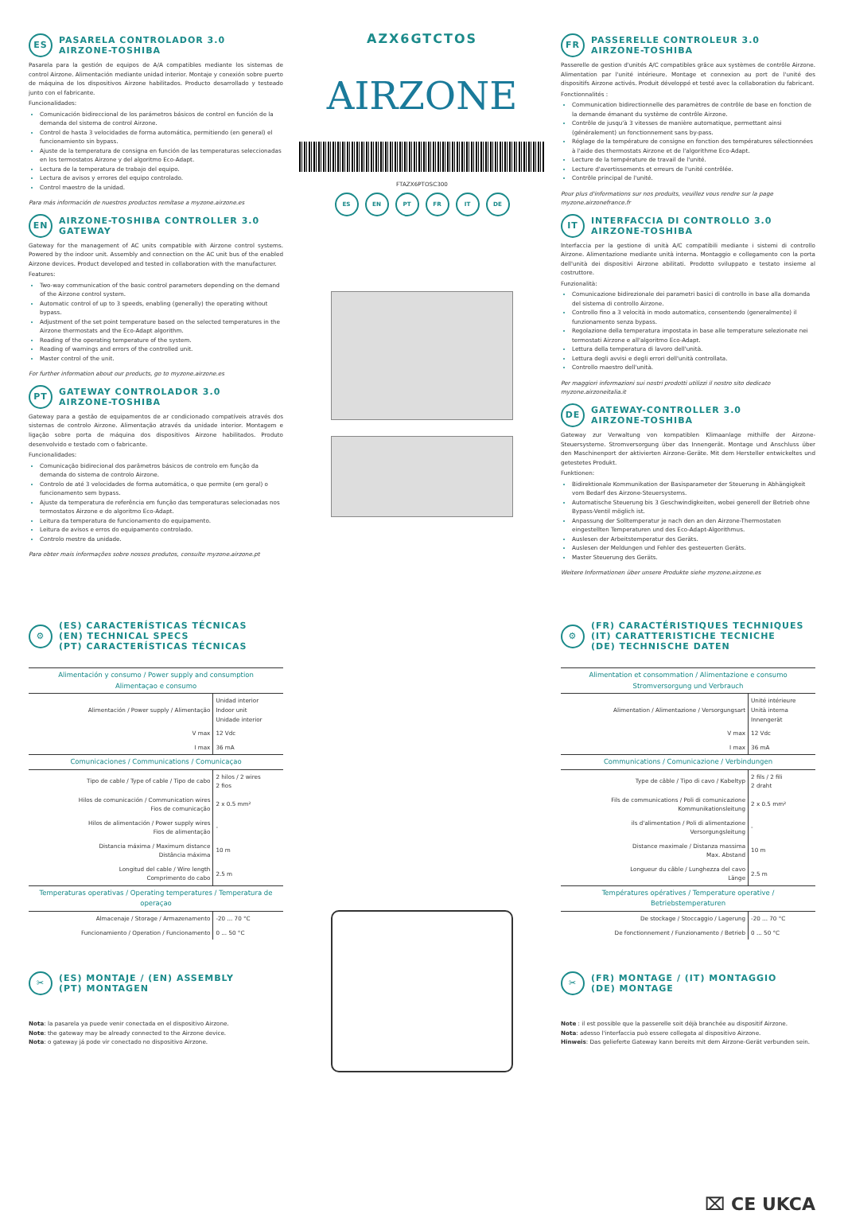ES PASARELA CONTROLADOR 3.0
AIRZONE-TOSHIBA
Pasarela para la gestión de equipos de A/A compatibles mediante los sistemas de control Airzone. Alimentación mediante unidad interior. Montaje y conexión sobre puerto de máquina de los dispositivos Airzone habilitados. Producto desarrollado y testeado junto con el fabricante.
Funcionalidades:
Comunicación bidireccional de los parámetros básicos de control en función de la demanda del sistema de control Airzone.
Control de hasta 3 velocidades de forma automática, permitiendo (en general) el funcionamiento sin bypass.
Ajuste de la temperatura de consigna en función de las temperaturas seleccionadas en los termostatos Airzone y del algoritmo Eco-Adapt.
Lectura de la temperatura de trabajo del equipo.
Lectura de avisos y errores del equipo controlado.
Control maestro de la unidad.
Para más información de nuestros productos remítase a myzone.airzone.es
EN AIRZONE-TOSHIBA CONTROLLER 3.0
GATEWAY
Gateway for the management of AC units compatible with Airzone control systems. Powered by the indoor unit. Assembly and connection on the AC unit bus of the enabled Airzone devices. Product developed and tested in collaboration with the manufacturer.
Features:
Two-way communication of the basic control parameters depending on the demand of the Airzone control system.
Automatic control of up to 3 speeds, enabling (generally) the operating without bypass.
Adjustment of the set point temperature based on the selected temperatures in the Airzone thermostats and the Eco-Adapt algorithm.
Reading of the operating temperature of the system.
Reading of warnings and errors of the controlled unit.
Master control of the unit.
For further information about our products, go to myzone.airzone.es
PT GATEWAY CONTROLADOR 3.0
AIRZONE-TOSHIBA
Gateway para a gestão de equipamentos de ar condicionado compatíveis através dos sistemas de controlo Airzone. Alimentação através da unidade interior. Montagem e ligação sobre porta de máquina dos dispositivos Airzone habilitados. Produto desenvolvido e testado com o fabricante.
Funcionalidades:
Comunicação bidirecional dos parâmetros básicos de controlo em função da demanda do sistema de controlo Airzone.
Controlo de até 3 velocidades de forma automática, o que permite (em geral) o funcionamento sem bypass.
Ajuste da temperatura de referência em função das temperaturas selecionadas nos termostatos Airzone e do algoritmo Eco-Adapt.
Leitura da temperatura de funcionamento do equipamento.
Leitura de avisos e erros do equipamento controlado.
Controlo mestre da unidade.
Para obter mais informações sobre nossos produtos, consulte myzone.airzone.pt
AZX6GTCTOS
AIRZONE
FTAZX6PTOSC300
ES EN PT FR IT DE
FR PASSERELLE CONTROLEUR 3.0
AIRZONE-TOSHIBA
Passerelle de gestion d'unités A/C compatibles grâce aux systèmes de contrôle Airzone. Alimentation par l'unité intérieure. Montage et connexion au port de l'unité des dispositifs Airzone activés. Produit développé et testé avec la collaboration du fabricant.
Fonctionnalités :
Communication bidirectionnelle des paramètres de contrôle de base en fonction de la demande émanant du système de contrôle Airzone.
Contrôle de jusqu'à 3 vitesses de manière automatique, permettant ainsi (généralement) un fonctionnement sans by-pass.
Réglage de la température de consigne en fonction des températures sélectionnées à l'aide des thermostats Airzone et de l'algorithme Eco-Adapt.
Lecture de la température de travail de l'unité.
Lecture d'avertissements et erreurs de l'unité contrôlée.
Contrôle principal de l'unité.
Pour plus d'informations sur nos produits, veuillez vous rendre sur la page myzone.airzonefrance.fr
IT INTERFACCIA DI CONTROLLO 3.0
AIRZONE-TOSHIBA
Interfaccia per la gestione di unità A/C compatibili mediante i sistemi di controllo Airzone. Alimentazione mediante unità interna. Montaggio e collegamento con la porta dell'unità dei dispositivi Airzone abilitati. Prodotto sviluppato e testato insieme al costruttore.
Funzionalità:
Comunicazione bidirezionale dei parametri basici di controllo in base alla domanda del sistema di controllo Airzone.
Controllo fino a 3 velocità in modo automatico, consentendo (generalmente) il funzionamento senza bypass.
Regolazione della temperatura impostata in base alle temperature selezionate nei termostati Airzone e all'algoritmo Eco-Adapt.
Lettura della temperatura di lavoro dell'unità.
Lettura degli avvisi e degli errori dell'unità controllata.
Controllo maestro dell'unità.
Per maggiori informazioni sui nostri prodotti utilizzi il nostro sito dedicato myzone.airzoneitalia.it
DE GATEWAY-CONTROLLER 3.0
AIRZONE-TOSHIBA
Gateway zur Verwaltung von kompatiblen Klimaanlage mithilfe der Airzone-Steuersysteme. Stromversorgung über das Innengerät. Montage und Anschluss über den Maschinenport der aktivierten Airzone-Geräte. Mit dem Hersteller entwickeltes und getestetes Produkt.
Funktionen:
Bidirektionale Kommunikation der Basisparameter der Steuerung in Abhängigkeit vom Bedarf des Airzone-Steuersystems.
Automatische Steuerung bis 3 Geschwindigkeiten, wobei generell der Betrieb ohne Bypass-Ventil möglich ist.
Anpassung der Solltemperatur je nach den an den Airzone-Thermostaten eingestellten Temperaturen und des Eco-Adapt-Algorithmus.
Auslesen der Arbeitstemperatur des Geräts.
Auslesen der Meldungen und Fehler des gesteuerten Geräts.
Master Steuerung des Geräts.
Weitere Informationen über unsere Produkte siehe myzone.airzone.es
⚙ (ES) CARACTERÍSTICAS TÉCNICAS
(EN) TECHNICAL SPECS
(PT) CARACTERÍSTICAS TÉCNICAS
| Alimentación y consumo / Power supply and consumption Alimentaçao e consumo | |
| --- | --- |
| Alimentación / Power supply / Alimentação | Unidad interior Indoor unit Unidade interior |
| V max | 12 Vdc |
| I max | 36 mA |
| Comunicaciones / Communications / Comunicaçao | |
| Tipo de cable / Type of cable / Tipo de cabo | 2 hilos / 2 wires 2 fios |
| Hilos de comunicación / Communication wires Fios de comunicação | 2 x 0.5 mm² |
| Hilos de alimentación / Power supply wires Fios de alimentação | - |
| Distancia máxima / Maximum distance Distância máxima | 10 m |
| Longitud del cable / Wire length Comprimento do cabo | 2.5 m |
| Temperaturas operativas / Operating temperatures / Temperatura de operaçao | |
| Almacenaje / Storage / Armazenamento | -20 ... 70 °C |
| Funcionamiento / Operation / Funcionamento | 0 ... 50 °C |
✂ (ES) MONTAJE / (EN) ASSEMBLY
(PT) MONTAGEN
Nota: la pasarela ya puede venir conectada en el dispositivo Airzone.
Note: the gateway may be already connected to the Airzone device.
Nota: o gateway já pode vir conectado no dispositivo Airzone.
⚙ (FR) CARACTÉRISTIQUES TECHNIQUES
(IT) CARATTERISTICHE TECNICHE
(DE) TECHNISCHE DATEN
| Alimentation et consommation / Alimentazione e consumo Stromversorgung und Verbrauch | |
| --- | --- |
| Alimentation / Alimentazione / Versorgungsart | Unité intérieure Unità interna Innengerät |
| V max | 12 Vdc |
| I max | 36 mA |
| Communications / Comunicazione / Verbindungen | |
| Type de câble / Tipo di cavo / Kabeltyp | 2 fils / 2 fili 2 draht |
| Fils de communications / Poli di comunicazione Kommunikationsleitung | 2 x 0.5 mm² |
| ils d'alimentation / Poli di alimentazione Versorgungsleitung | - |
| Distance maximale / Distanza massima Max. Abstand | 10 m |
| Longueur du câble / Lunghezza del cavo Länge | 2.5 m |
| Températures opératives / Temperature operative / Betriebstemperaturen | |
| De stockage / Stoccaggio / Lagerung | -20 ... 70 °C |
| De fonctionnement / Funzionamento / Betrieb | 0 ... 50 °C |
✂ (FR) MONTAGE / (IT) MONTAGGIO
(DE) MONTAGE
Note : il est possible que la passerelle soit déjà branchée au dispositif Airzone.
Nota: adesso l'interfaccia può essere collegata al dispositivo Airzone.
Hinweis: Das gelieferte Gateway kann bereits mit dem Airzone-Gerät verbunden sein.
⌧ CE UKCA